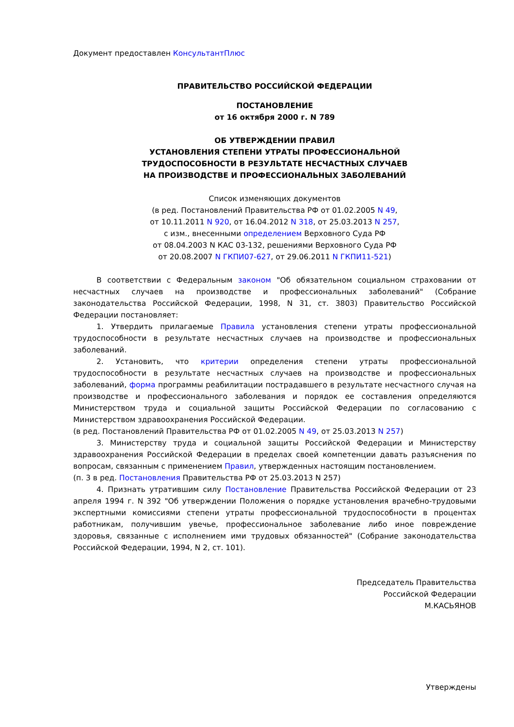Документ предоставлен КонсультантПлюс
ПРАВИТЕЛЬСТВО РОССИЙСКОЙ ФЕДЕРАЦИИ
ПОСТАНОВЛЕНИЕ
от 16 октября 2000 г. N 789
ОБ УТВЕРЖДЕНИИ ПРАВИЛ
УСТАНОВЛЕНИЯ СТЕПЕНИ УТРАТЫ ПРОФЕССИОНАЛЬНОЙ
ТРУДОСПОСОБНОСТИ В РЕЗУЛЬТАТЕ НЕСЧАСТНЫХ СЛУЧАЕВ
НА ПРОИЗВОДСТВЕ И ПРОФЕССИОНАЛЬНЫХ ЗАБОЛЕВАНИЙ
Список изменяющих документов
(в ред. Постановлений Правительства РФ от 01.02.2005 N 49,
от 10.11.2011 N 920, от 16.04.2012 N 318, от 25.03.2013 N 257,
с изм., внесенными определением Верховного Суда РФ
от 08.04.2003 N КАС 03-132, решениями Верховного Суда РФ
от 20.08.2007 N ГКПИ07-627, от 29.06.2011 N ГКПИ11-521)
В соответствии с Федеральным законом "Об обязательном социальном страховании от несчастных случаев на производстве и профессиональных заболеваний" (Собрание законодательства Российской Федерации, 1998, N 31, ст. 3803) Правительство Российской Федерации постановляет:
1. Утвердить прилагаемые Правила установления степени утраты профессиональной трудоспособности в результате несчастных случаев на производстве и профессиональных заболеваний.
2. Установить, что критерии определения степени утраты профессиональной трудоспособности в результате несчастных случаев на производстве и профессиональных заболеваний, форма программы реабилитации пострадавшего в результате несчастного случая на производстве и профессионального заболевания и порядок ее составления определяются Министерством труда и социальной защиты Российской Федерации по согласованию с Министерством здравоохранения Российской Федерации.
(в ред. Постановлений Правительства РФ от 01.02.2005 N 49, от 25.03.2013 N 257)
3. Министерству труда и социальной защиты Российской Федерации и Министерству здравоохранения Российской Федерации в пределах своей компетенции давать разъяснения по вопросам, связанным с применением Правил, утвержденных настоящим постановлением.
(п. 3 в ред. Постановления Правительства РФ от 25.03.2013 N 257)
4. Признать утратившим силу Постановление Правительства Российской Федерации от 23 апреля 1994 г. N 392 "Об утверждении Положения о порядке установления врачебно-трудовыми экспертными комиссиями степени утраты профессиональной трудоспособности в процентах работникам, получившим увечье, профессиональное заболевание либо иное повреждение здоровья, связанные с исполнением ими трудовых обязанностей" (Собрание законодательства Российской Федерации, 1994, N 2, ст. 101).
Председатель Правительства
Российской Федерации
М.КАСЬЯНОВ
Утверждены